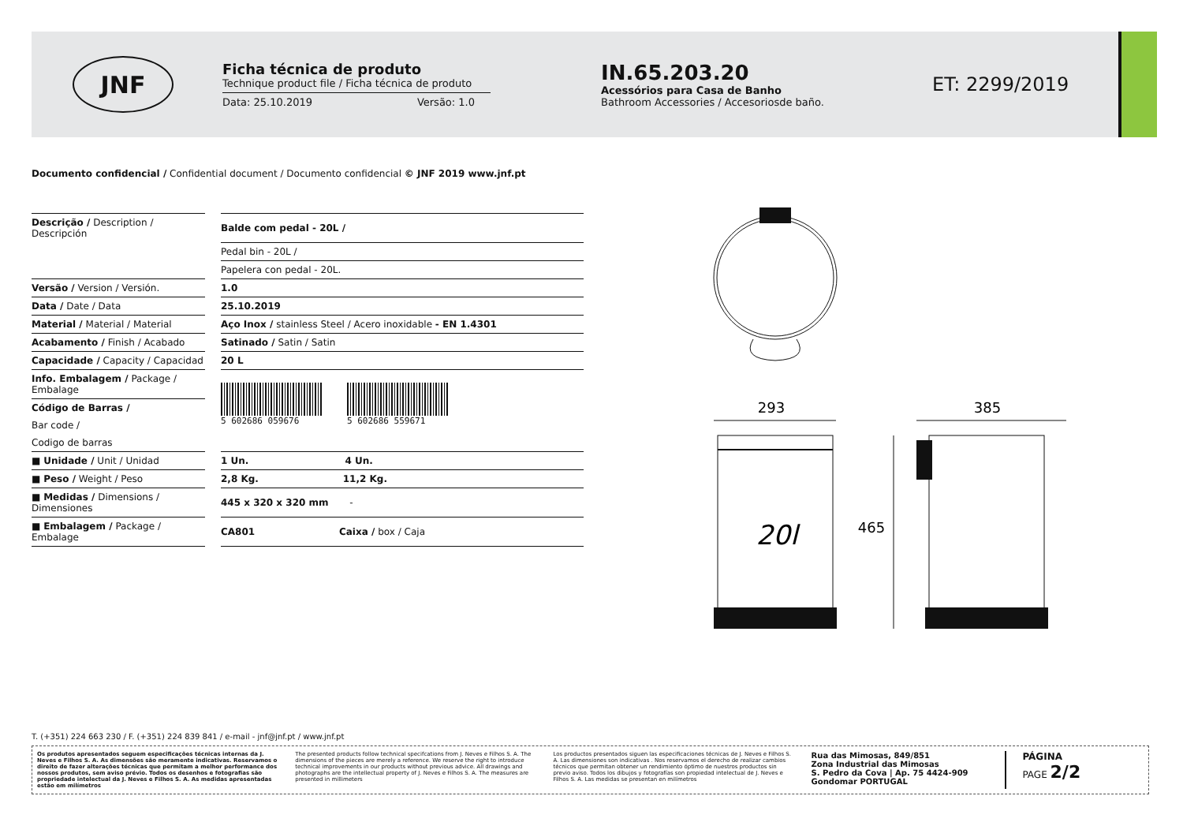JNF
Ficha técnica de produto
Technique product file / Ficha técnica de produto
Data: 25.10.2019 Versão: 1.0
IN.65.203.20
Acessórios para Casa de Banho
Bathroom Accessories / Accesoriosde baño.
ET: 2299/2019
Documento confidencial / Confidential document / Documento confidencial © JNF 2019 www.jnf.pt
| Descrição / Description / Descripción | | Balde com pedal - 20L / |
| | | Pedal bin - 20L / |
| | | Papelera con pedal - 20L. |
| Versão / Version / Versión. | | 1.0 |
| Data / Date / Data | | 25.10.2019 |
| Material / Material / Material | | Aço Inox / stainless Steel / Acero inoxidable - EN 1.4301 |
| Acabamento / Finish / Acabado | | Satinado / Satin / Satin |
| Capacidade / Capacity / Capacidad | | 20 L |
| Info. Embalagem / Package / Embalage | | |
| Código de Barras / | | |
| Bar code / | | |
| Codigo de barras | | |
| ■ Unidade / Unit / Unidad | | 1 Un. 4 Un. |
| ■ Peso / Weight / Peso | | 2,8 Kg. 11,2 Kg. |
| ■ Medidas / Dimensions / Dimensiones | | 445 x 320 x 320 mm - |
| ■ Embalagem / Package / Embalage | | CA801 Caixa / box / Caja |
5 602686 059676 5 602686 559671
293
385
20l
465
T. (+351) 224 663 230 / F. (+351) 224 839 841 / e-mail - jnf@jnf.pt / www.jnf.pt
Os produtos apresentados seguem especificações técnicas internas da J. Neves e Filhos S. A. As dimensões são meramente indicativas. Reservamos o direito de fazer alterações técnicas que permitam a melhor performance dos nossos produtos, sem aviso prévio. Todos os desenhos e fotografias são propriedade intelectual da J. Neves e Filhos S. A. As medidas apresentadas estão em milímetros
The presented products follow technical specifcations from J. Neves e Filhos S. A. The dimensions of the pieces are merely a reference. We reserve the right to introduce technical improvements in our products without previous advice. All drawings and photographs are the intellectual property of J. Neves e Filhos S. A. The measures are presented in millimeters
Los productos presentados siguen las especificaciones técnicas de J. Neves e Filhos S. A. Las dimensiones son indicativas . Nos reservamos el derecho de realizar cambios técnicos que permitan obtener un rendimiento óptimo de nuestros productos sin previo aviso. Todos los dibujos y fotografías son propiedad intelectual de J. Neves e Filhos S. A. Las medidas se presentan en milímetros
Rua das Mimosas, 849/851
Zona Industrial das Mimosas
S. Pedro da Cova | Ap. 75 4424-909
Gondomar PORTUGAL
PÁGINA
PAGE 2/2